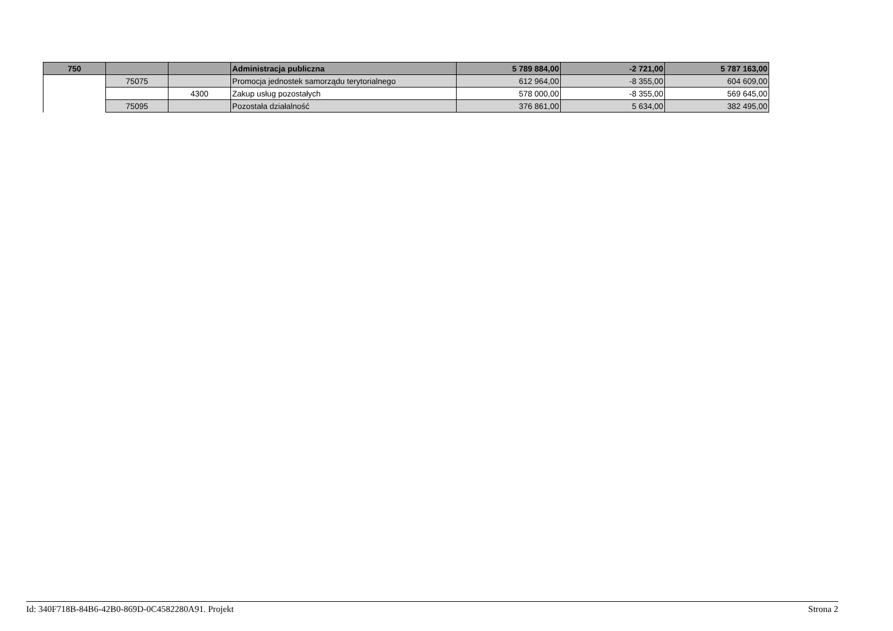| 750 | | | Administracja publiczna | 5 789 884,00 | -2 721,00 | 5 787 163,00 |
| | 75075 | | Promocja jednostek samorządu terytorialnego | 612 964,00 | -8 355,00 | 604 609,00 |
| | | 4300 | Zakup usług pozostałych | 578 000,00 | -8 355,00 | 569 645,00 |
| | 75095 | | Pozostała działalność | 376 861,00 | 5 634,00 | 382 495,00 |
Id: 340F718B-84B6-42B0-869D-0C4582280A91. Projekt Strona 2